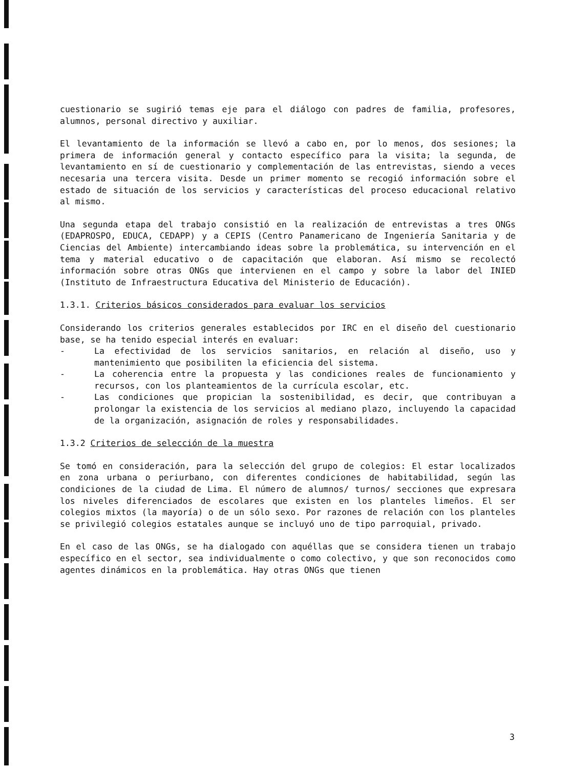cuestionario se sugirió temas eje para el diálogo con padres de familia, profesores, alumnos, personal directivo y auxiliar.
El levantamiento de la información se llevó a cabo en, por lo menos, dos sesiones; la primera de información general y contacto específico para la visita; la segunda, de levantamiento en sí de cuestionario y complementación de las entrevistas, siendo a veces necesaria una tercera visita. Desde un primer momento se recogió información sobre el estado de situación de los servicios y características del proceso educacional relativo al mismo.
Una segunda etapa del trabajo consistió en la realización de entrevistas a tres ONGs (EDAPROSPO, EDUCA, CEDAPP) y a CEPIS (Centro Panamericano de Ingeniería Sanitaria y de Ciencias del Ambiente) intercambiando ideas sobre la problemática, su intervención en el tema y material educativo o de capacitación que elaboran. Así mismo se recolectó información sobre otras ONGs que intervienen en el campo y sobre la labor del INIED (Instituto de Infraestructura Educativa del Ministerio de Educación).
1.3.1. Criterios básicos considerados para evaluar los servicios
Considerando los criterios generales establecidos por IRC en el diseño del cuestionario base, se ha tenido especial interés en evaluar:
- La efectividad de los servicios sanitarios, en relación al diseño, uso y mantenimiento que posibiliten la eficiencia del sistema.
- La coherencia entre la propuesta y las condiciones reales de funcionamiento y recursos, con los planteamientos de la currícula escolar, etc.
- Las condiciones que propician la sostenibilidad, es decir, que contribuyan a prolongar la existencia de los servicios al mediano plazo, incluyendo la capacidad de la organización, asignación de roles y responsabilidades.
1.3.2 Criterios de selección de la muestra
Se tomó en consideración, para la selección del grupo de colegios: El estar localizados en zona urbana o periurbano, con diferentes condiciones de habitabilidad, según las condiciones de la ciudad de Lima. El número de alumnos/ turnos/ secciones que expresara los niveles diferenciados de escolares que existen en los planteles limeños. El ser colegios mixtos (la mayoría) o de un sólo sexo. Por razones de relación con los planteles se privilegió colegios estatales aunque se incluyó uno de tipo parroquial, privado.
En el caso de las ONGs, se ha dialogado con aquéllas que se considera tienen un trabajo específico en el sector, sea individualmente o como colectivo, y que son reconocidos como agentes dinámicos en la problemática. Hay otras ONGs que tienen
3